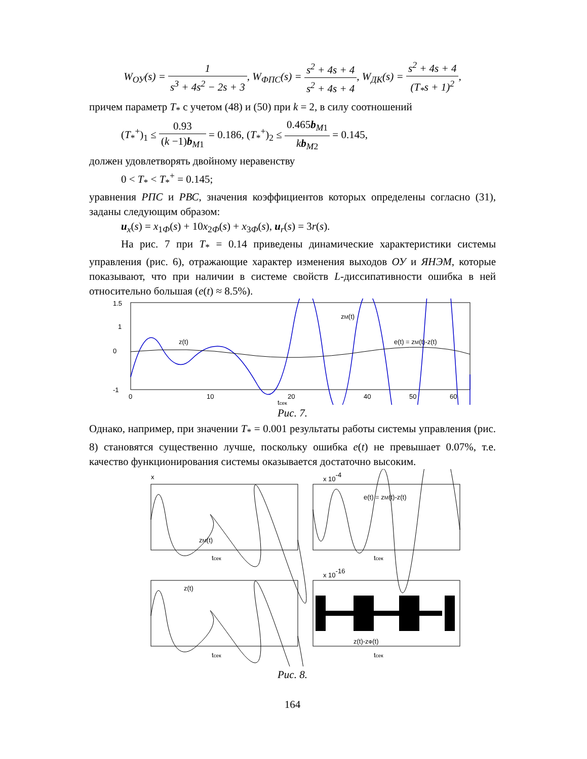W<sub>ОУ</sub>(s) = 1 s<sup>3</sup> + 4s<sup>2</sup> − 2s + 3, W<sub>ФПС</sub>(s) = s<sup>2</sup> + 4s + 4 s<sup>2</sup> + 4s + 4, W<sub>ДК</sub>(s) = s<sup>2</sup> + 4s + 4 (T<sub>*</sub>s + 1)<sup>2</sup>,
причем параметр T<sub>*</sub> с учетом (48) и (50) при k = 2, в силу соотношений
(T<sub>*</sub><sup>+</sup>)<sub>1</sub> ≤ 0.93 (k −1)b<sub>M1</sub> = 0.186, (T<sub>*</sub><sup>+</sup>)<sub>2</sub> ≤ 0.465b<sub>M1</sub> kb<sub>M2</sub> = 0.145,
должен удовлетворять двойному неравенству
0 < T<sub>*</sub> < T<sub>*</sub><sup>+</sup> = 0.145;
уравнения РПС и РВС, значения коэффициентов которых определены согласно (31), заданы следующим образом:
u<sub>x</sub>(s) = x<sub>1Ф</sub>(s) + 10x<sub>2Ф</sub>(s) + x<sub>3Ф</sub>(s), u<sub>r</sub>(s) = 3r(s).
На рис. 7 при T<sub>*</sub> = 0.14 приведены динамические характеристики системы управления (рис. 6), отражающие характер изменения выходов ОУ и ЯНЭМ, которые показывают, что при наличии в системе свойств L-диссипативности ошибка в ней относительно большая (e(t) ≈ 8.5%).
1.5
1
0
-1
0
10
20
60
40
50
zM(t)
z(t)
e(t) = zM(t)-z(t)
tсек
Рис. 7.
Однако, например, при значении T<sub>*</sub> = 0.001 результаты работы системы управления (рис. 8) становятся существенно лучше, поскольку ошибка e(t) не превышает 0.07%, т.е. качество функционирования системы оказывается достаточно высоким.
x
x 10-4
x 10-16
zM(t)
e(t) = zM(t)-z(t)
z(t)
z(t)-zФ(t)
tсек
tсек
tсек
tсек
Рис. 8.
164